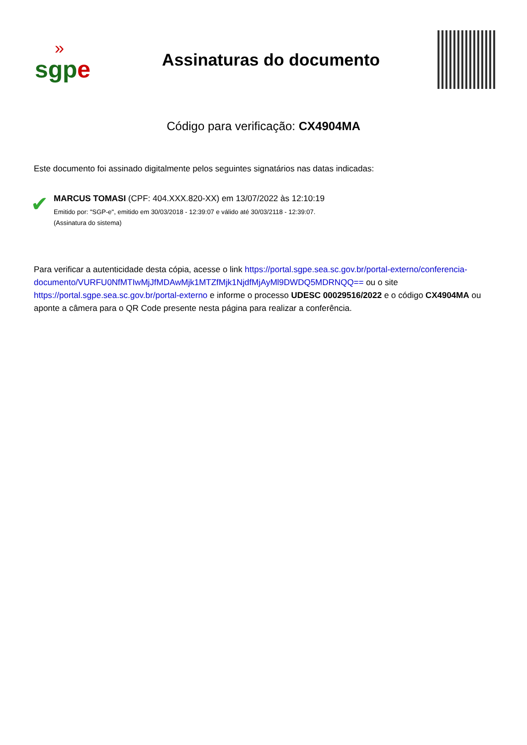»
sgp e
Assinaturas do documento
Código para verificação: CX4904MA
Este documento foi assinado digitalmente pelos seguintes signatários nas datas indicadas:
✔
MARCUS TOMASI (CPF: 404.XXX.820-XX) em 13/07/2022 às 12:10:19
Emitido por: "SGP-e", emitido em 30/03/2018 - 12:39:07 e válido até 30/03/2118 - 12:39:07.
(Assinatura do sistema)
Para verificar a autenticidade desta cópia, acesse o link https://portal.sgpe.sea.sc.gov.br/portal-externo/conferencia-documento/VURFU0NfMTIwMjJfMDAwMjk1MTZfMjk1NjdfMjAyMl9DWDQ5MDRNQQ== ou o site https://portal.sgpe.sea.sc.gov.br/portal-externo e informe o processo UDESC 00029516/2022 e o código CX4904MA ou aponte a câmera para o QR Code presente nesta página para realizar a conferência.